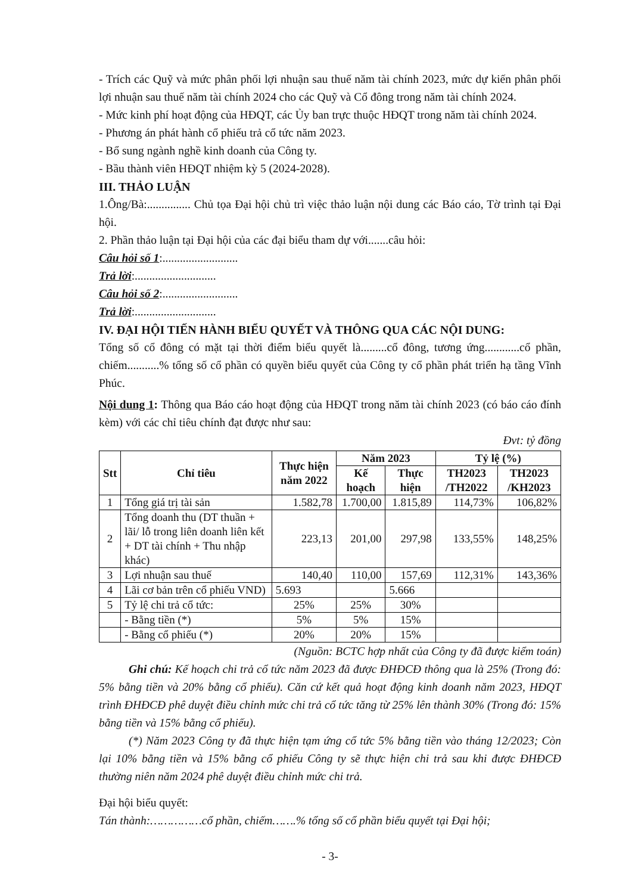- Trích các Quỹ và mức phân phối lợi nhuận sau thuế năm tài chính 2023, mức dự kiến phân phối lợi nhuận sau thuế năm tài chính 2024 cho các Quỹ và Cổ đông trong năm tài chính 2024.
- Mức kinh phí hoạt động của HĐQT, các Ủy ban trực thuộc HĐQT trong năm tài chính 2024.
- Phương án phát hành cổ phiếu trả cổ tức năm 2023.
- Bổ sung ngành nghề kinh doanh của Công ty.
- Bầu thành viên HĐQT nhiệm kỳ 5 (2024-2028).
III. THẢO LUẬN
1.Ông/Bà:............... Chủ tọa Đại hội chủ trì việc thảo luận nội dung các Báo cáo, Tờ trình tại Đại hội.
2. Phần thảo luận tại Đại hội của các đại biểu tham dự với.......câu hỏi:
Câu hỏi số 1:..........................
Trả lời:............................
Câu hỏi số 2:..........................
Trả lời:............................
IV. ĐẠI HỘI TIẾN HÀNH BIỂU QUYẾT VÀ THÔNG QUA CÁC NỘI DUNG:
Tổng số cổ đông có mặt tại thời điểm biểu quyết là.........cổ đông, tương ứng............cổ phần, chiếm...........% tổng số cổ phần có quyền biểu quyết của Công ty cổ phần phát triển hạ tầng Vĩnh Phúc.
Nội dung 1: Thông qua Báo cáo hoạt động của HĐQT trong năm tài chính 2023 (có báo cáo đính kèm) với các chỉ tiêu chính đạt được như sau:
Đvt: tỷ đồng
| Stt | Chỉ tiêu | Thực hiện năm 2022 | Năm 2023 | | Tỷ lệ (%) | |
| --- | --- | --- | --- | --- | --- | --- |
| | | | Kế hoạch | Thực hiện | TH2023 /TH2022 | TH2023 /KH2023 |
| 1 | Tổng giá trị tài sản | 1.582,78 | 1.700,00 | 1.815,89 | 114,73% | 106,82% |
| 2 | Tổng doanh thu (DT thuần + lãi/ lỗ trong liên doanh liên kết + DT tài chính + Thu nhập khác) | 223,13 | 201,00 | 297,98 | 133,55% | 148,25% |
| 3 | Lợi nhuận sau thuế | 140,40 | 110,00 | 157,69 | 112,31% | 143,36% |
| 4 | Lãi cơ bản trên cổ phiếu VND) | 5.693 | | 5.666 | | |
| 5 | Tỷ lệ chi trả cổ tức: | 25% | 25% | 30% | | |
| | - Bằng tiền (*) | 5% | 5% | 15% | | |
| | - Bằng cổ phiếu (*) | 20% | 20% | 15% | | |
(Nguồn: BCTC hợp nhất của Công ty đã được kiểm toán)
Ghi chú: Kế hoạch chi trả cổ tức năm 2023 đã được ĐHĐCĐ thông qua là 25% (Trong đó: 5% bằng tiền và 20% bằng cổ phiếu). Căn cứ kết quả hoạt động kinh doanh năm 2023, HĐQT trình ĐHĐCĐ phê duyệt điều chỉnh mức chi trả cổ tức tăng từ 25% lên thành 30% (Trong đó: 15% bằng tiền và 15% bằng cổ phiếu).
(*) Năm 2023 Công ty đã thực hiện tạm ứng cổ tức 5% bằng tiền vào tháng 12/2023; Còn lại 10% bằng tiền và 15% bằng cổ phiếu Công ty sẽ thực hiện chi trả sau khi được ĐHĐCĐ thường niên năm 2024 phê duyệt điều chỉnh mức chi trả.
Đại hội biểu quyết:
Tán thành:……………cổ phần, chiếm…….% tổng số cổ phần biểu quyết tại Đại hội;
- 3-